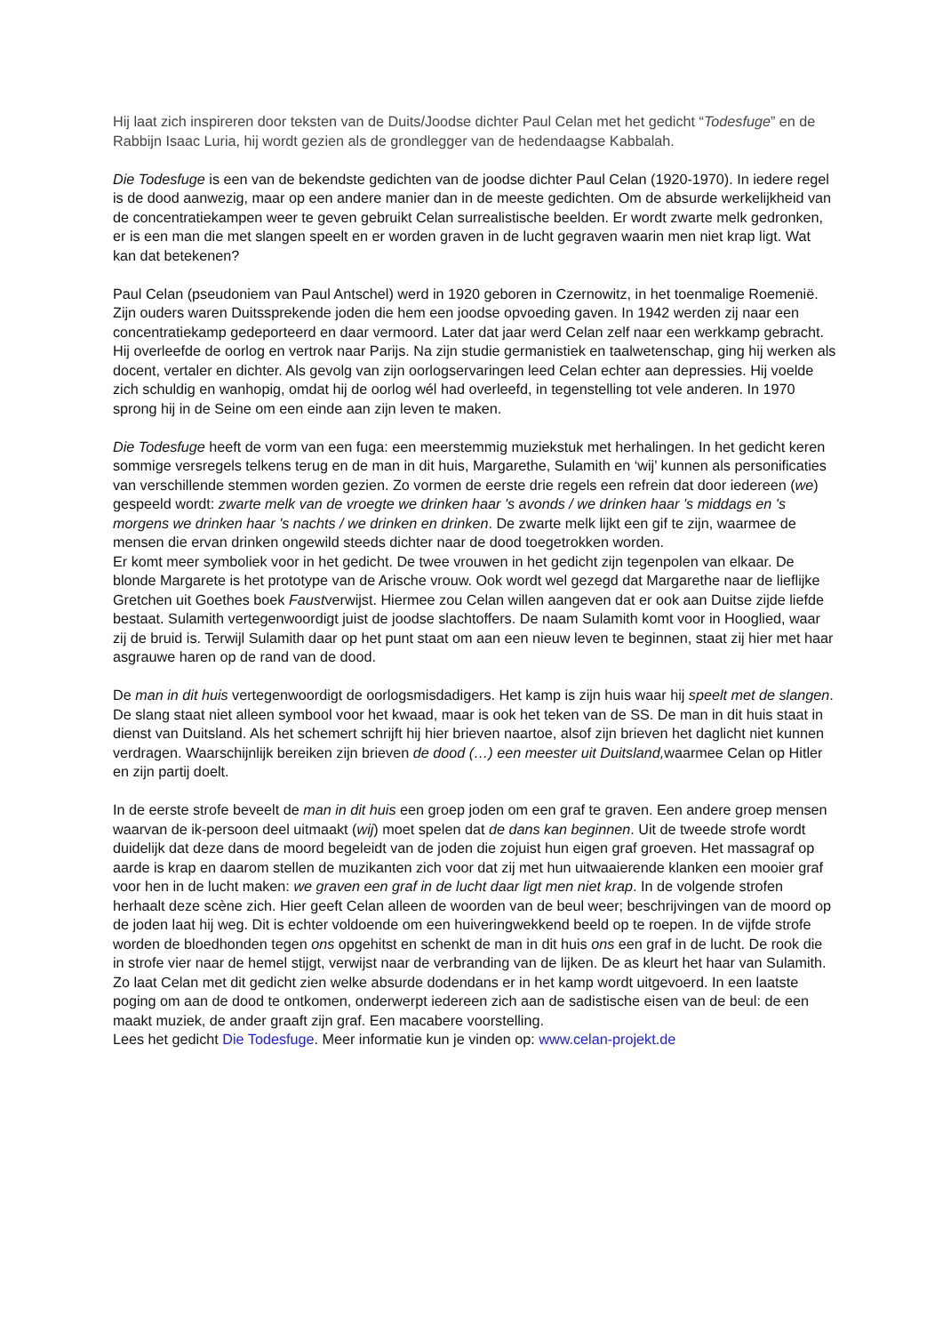Hij laat zich inspireren door teksten van de Duits/Joodse dichter Paul Celan met het gedicht “Todesfuge” en de Rabbijn Isaac Luria, hij wordt gezien als de grondlegger van de hedendaagse Kabbalah.
Die Todesfuge is een van de bekendste gedichten van de joodse dichter Paul Celan (1920-1970). In iedere regel is de dood aanwezig, maar op een andere manier dan in de meeste gedichten. Om de absurde werkelijkheid van de concentratiekampen weer te geven gebruikt Celan surrealistische beelden. Er wordt zwarte melk gedronken, er is een man die met slangen speelt en er worden graven in de lucht gegraven waarin men niet krap ligt. Wat kan dat betekenen?
Paul Celan (pseudoniem van Paul Antschel) werd in 1920 geboren in Czernowitz, in het toenmalige Roemenië. Zijn ouders waren Duitssprekende joden die hem een joodse opvoeding gaven. In 1942 werden zij naar een concentratiekamp gedeporteerd en daar vermoord. Later dat jaar werd Celan zelf naar een werkkamp gebracht. Hij overleefde de oorlog en vertrok naar Parijs. Na zijn studie germanistiek en taalwetenschap, ging hij werken als docent, vertaler en dichter. Als gevolg van zijn oorlogservaringen leed Celan echter aan depressies. Hij voelde zich schuldig en wanhopig, omdat hij de oorlog wél had overleefd, in tegenstelling tot vele anderen. In 1970 sprong hij in de Seine om een einde aan zijn leven te maken.
Die Todesfuge heeft de vorm van een fuga: een meerstemmig muziekstuk met herhalingen. In het gedicht keren sommige versregels telkens terug en de man in dit huis, Margarethe, Sulamith en ‘wij’ kunnen als personificaties van verschillende stemmen worden gezien. Zo vormen de eerste drie regels een refrein dat door iedereen (we) gespeeld wordt: zwarte melk van de vroegte we drinken haar 's avonds / we drinken haar 's middags en 's morgens we drinken haar 's nachts / we drinken en drinken. De zwarte melk lijkt een gif te zijn, waarmee de mensen die ervan drinken ongewild steeds dichter naar de dood toegetrokken worden.
Er komt meer symboliek voor in het gedicht. De twee vrouwen in het gedicht zijn tegenpolen van elkaar. De blonde Margarete is het prototype van de Arische vrouw. Ook wordt wel gezegd dat Margarethe naar de lieflijke Gretchen uit Goethes boek Faustverwijst. Hiermee zou Celan willen aangeven dat er ook aan Duitse zijde liefde bestaat. Sulamith vertegenwoordigt juist de joodse slachtoffers. De naam Sulamith komt voor in Hooglied, waar zij de bruid is. Terwijl Sulamith daar op het punt staat om aan een nieuw leven te beginnen, staat zij hier met haar asgrauwe haren op de rand van de dood.
De man in dit huis vertegenwoordigt de oorlogsmisdadigers. Het kamp is zijn huis waar hij speelt met de slangen. De slang staat niet alleen symbool voor het kwaad, maar is ook het teken van de SS. De man in dit huis staat in dienst van Duitsland. Als het schemert schrijft hij hier brieven naartoe, alsof zijn brieven het daglicht niet kunnen verdragen. Waarschijnlijk bereiken zijn brieven de dood (…) een meester uit Duitsland, waarmee Celan op Hitler en zijn partij doelt.
In de eerste strofe beveelt de man in dit huis een groep joden om een graf te graven. Een andere groep mensen waarvan de ik-persoon deel uitmaakt (wij) moet spelen dat de dans kan beginnen. Uit de tweede strofe wordt duidelijk dat deze dans de moord begeleidt van de joden die zojuist hun eigen graf groeven. Het massagraf op aarde is krap en daarom stellen de muzikanten zich voor dat zij met hun uitwaaierende klanken een mooier graf voor hen in de lucht maken: we graven een graf in de lucht daar ligt men niet krap. In de volgende strofen herhaalt deze scène zich. Hier geeft Celan alleen de woorden van de beul weer; beschrijvingen van de moord op de joden laat hij weg. Dit is echter voldoende om een huiveringwekkend beeld op te roepen. In de vijfde strofe worden de bloedhonden tegen ons opgehitst en schenkt de man in dit huis ons een graf in de lucht. De rook die in strofe vier naar de hemel stijgt, verwijst naar de verbranding van de lijken. De as kleurt het haar van Sulamith. Zo laat Celan met dit gedicht zien welke absurde dodendans er in het kamp wordt uitgevoerd. In een laatste poging om aan de dood te ontkomen, onderwerpt iedereen zich aan de sadistische eisen van de beul: de een maakt muziek, de ander graaft zijn graf. Een macabere voorstelling.
Lees het gedicht Die Todesfuge. Meer informatie kun je vinden op: www.celan-projekt.de